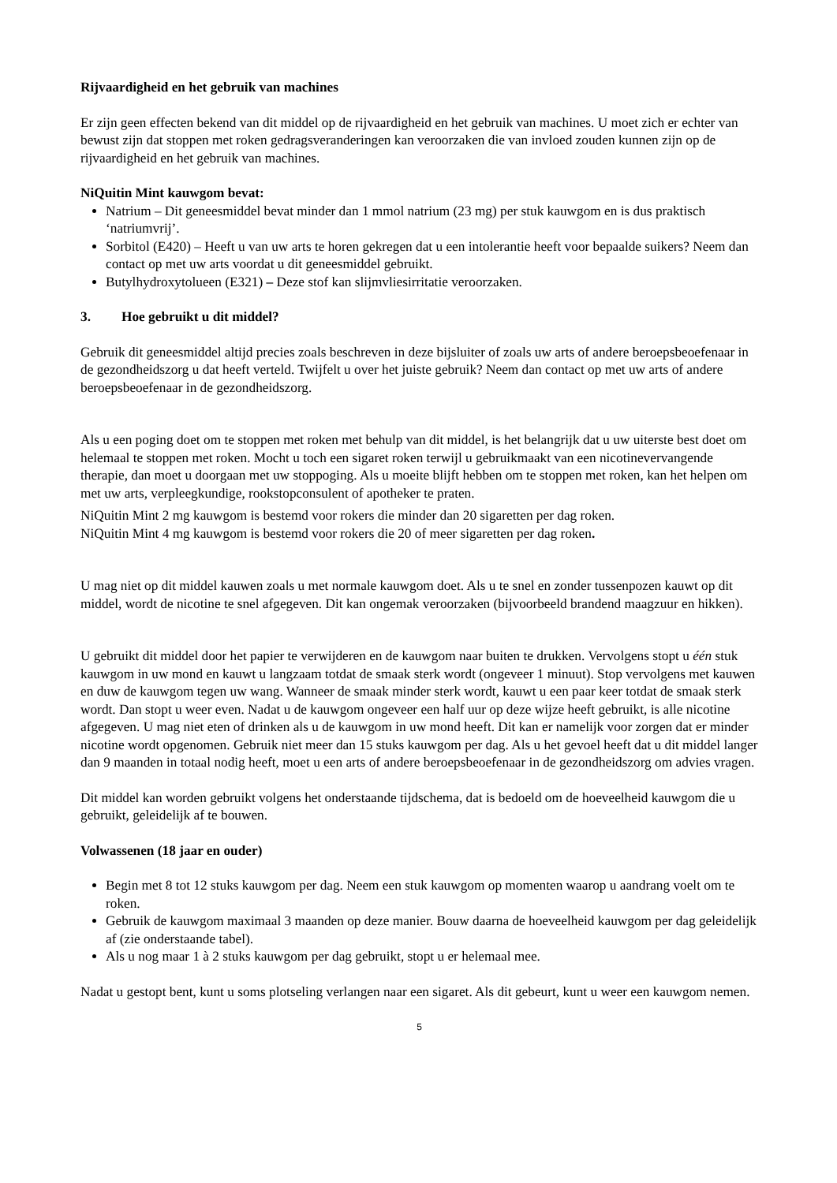Rijvaardigheid en het gebruik van machines
Er zijn geen effecten bekend van dit middel op de rijvaardigheid en het gebruik van machines. U moet zich er echter van bewust zijn dat stoppen met roken gedragsveranderingen kan veroorzaken die van invloed zouden kunnen zijn op de rijvaardigheid en het gebruik van machines.
NiQuitin Mint kauwgom bevat:
Natrium – Dit geneesmiddel bevat minder dan 1 mmol natrium (23 mg) per stuk kauwgom en is dus praktisch ‘natriumvrij’.
Sorbitol (E420) – Heeft u van uw arts te horen gekregen dat u een intolerantie heeft voor bepaalde suikers? Neem dan contact op met uw arts voordat u dit geneesmiddel gebruikt.
Butylhydroxytolueen (E321) – Deze stof kan slijmvliesirritatie veroorzaken.
3. Hoe gebruikt u dit middel?
Gebruik dit geneesmiddel altijd precies zoals beschreven in deze bijsluiter of zoals uw arts of andere beroepsbeoefenaar in de gezondheidszorg u dat heeft verteld. Twijfelt u over het juiste gebruik? Neem dan contact op met uw arts of andere beroepsbeoefenaar in de gezondheidszorg.
Als u een poging doet om te stoppen met roken met behulp van dit middel, is het belangrijk dat u uw uiterste best doet om helemaal te stoppen met roken. Mocht u toch een sigaret roken terwijl u gebruikmaakt van een nicotinevervangende therapie, dan moet u doorgaan met uw stoppoging. Als u moeite blijft hebben om te stoppen met roken, kan het helpen om met uw arts, verpleegkundige, rookstopconsulent of apotheker te praten.
NiQuitin Mint 2 mg kauwgom is bestemd voor rokers die minder dan 20 sigaretten per dag roken.
NiQuitin Mint 4 mg kauwgom is bestemd voor rokers die 20 of meer sigaretten per dag roken.
U mag niet op dit middel kauwen zoals u met normale kauwgom doet. Als u te snel en zonder tussenpozen kauwt op dit middel, wordt de nicotine te snel afgegeven. Dit kan ongemak veroorzaken (bijvoorbeeld brandend maagzuur en hikken).
U gebruikt dit middel door het papier te verwijderen en de kauwgom naar buiten te drukken. Vervolgens stopt u één stuk kauwgom in uw mond en kauwt u langzaam totdat de smaak sterk wordt (ongeveer 1 minuut). Stop vervolgens met kauwen en duw de kauwgom tegen uw wang. Wanneer de smaak minder sterk wordt, kauwt u een paar keer totdat de smaak sterk wordt. Dan stopt u weer even. Nadat u de kauwgom ongeveer een half uur op deze wijze heeft gebruikt, is alle nicotine afgegeven. U mag niet eten of drinken als u de kauwgom in uw mond heeft. Dit kan er namelijk voor zorgen dat er minder nicotine wordt opgenomen. Gebruik niet meer dan 15 stuks kauwgom per dag. Als u het gevoel heeft dat u dit middel langer dan 9 maanden in totaal nodig heeft, moet u een arts of andere beroepsbeoefenaar in de gezondheidszorg om advies vragen.
Dit middel kan worden gebruikt volgens het onderstaande tijdschema, dat is bedoeld om de hoeveelheid kauwgom die u gebruikt, geleidelijk af te bouwen.
Volwassenen (18 jaar en ouder)
Begin met 8 tot 12 stuks kauwgom per dag. Neem een stuk kauwgom op momenten waarop u aandrang voelt om te roken.
Gebruik de kauwgom maximaal 3 maanden op deze manier. Bouw daarna de hoeveelheid kauwgom per dag geleidelijk af (zie onderstaande tabel).
Als u nog maar 1 à 2 stuks kauwgom per dag gebruikt, stopt u er helemaal mee.
Nadat u gestopt bent, kunt u soms plotseling verlangen naar een sigaret. Als dit gebeurt, kunt u weer een kauwgom nemen.
5